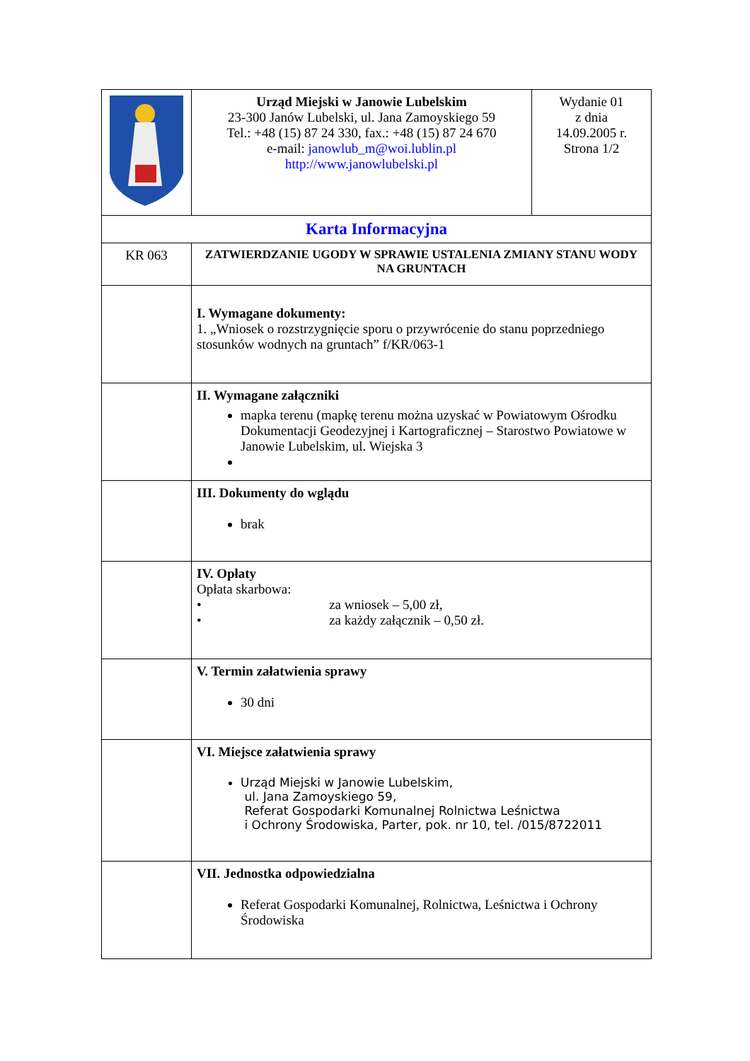| | Urząd Miejski w Janowie Lubelskim 23-300 Janów Lubelski, ul. Jana Zamoyskiego 59 Tel.: +48 (15) 87 24 330, fax.: +48 (15) 87 24 670 e-mail: janowlub_m@woi.lublin.pl http://www.janowlubelski.pl | Wydanie 01 z dnia 14.09.2005 r. Strona 1/2 |
| Karta Informacyjna | | |
| KR 063 | ZATWIERDZANIE UGODY W SPRAWIE USTALENIA ZMIANY STANU WODY NA GRUNTACH | |
| | I. Wymagane dokumenty: 1. „Wniosek o rozstrzygnięcie sporu o przywrócenie do stanu poprzedniego stosunków wodnych na gruntach” f/KR/063-1 | |
| | II. Wymagane załączniki mapka terenu (mapkę terenu można uzyskać w Powiatowym Ośrodku Dokumentacji Geodezyjnej i Kartograficznej – Starostwo Powiatowe w Janowie Lubelskim, ul. Wiejska 3 | |
| | III. Dokumenty do wglądu brak | |
| | IV. Opłaty Opłata skarbowa: • za wniosek – 5,00 zł, • za każdy załącznik – 0,50 zł. | |
| | V. Termin załatwienia sprawy 30 dni | |
| | VI. Miejsce załatwienia sprawy Urząd Miejski w Janowie Lubelskim, ul. Jana Zamoyskiego 59, Referat Gospodarki Komunalnej Rolnictwa Leśnictwa i Ochrony Środowiska, Parter, pok. nr 10, tel. /015/8722011 | |
| | VII. Jednostka odpowiedzialna Referat Gospodarki Komunalnej, Rolnictwa, Leśnictwa i Ochrony Środowiska | |